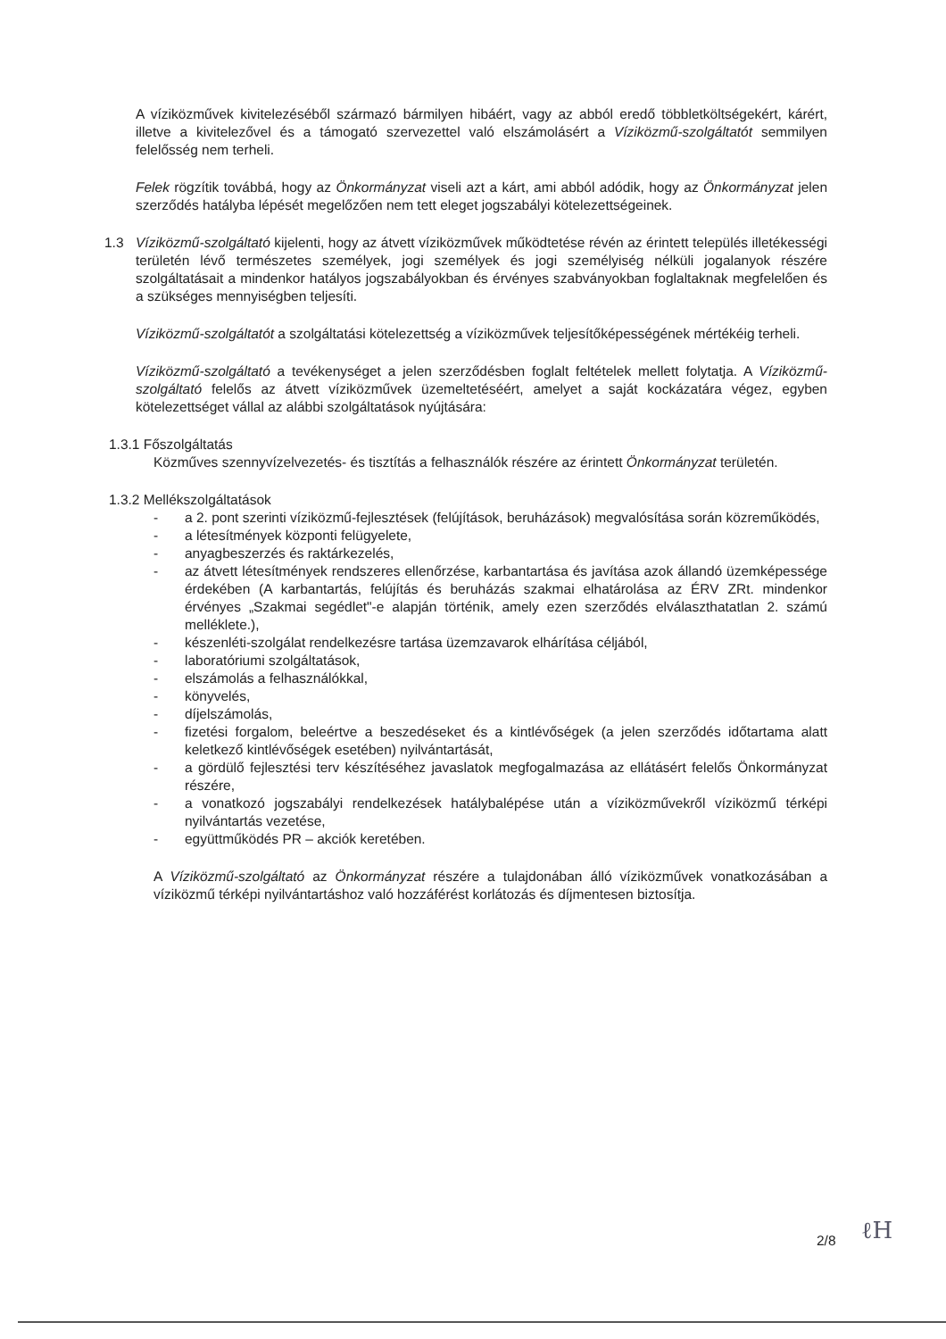A víziközművek kivitelezéséből származó bármilyen hibáért, vagy az abból eredő többletköltségekért, kárért, illetve a kivitelezővel és a támogató szervezettel való elszámolásért a Víziközmű-szolgáltatót semmilyen felelősség nem terheli.
Felek rögzítik továbbá, hogy az Önkormányzat viseli azt a kárt, ami abból adódik, hogy az Önkormányzat jelen szerződés hatályba lépését megelőzően nem tett eleget jogszabályi kötelezettségeinek.
1.3 Víziközmű-szolgáltató kijelenti, hogy az átvett víziközművek működtetése révén az érintett település illetékességi területén lévő természetes személyek, jogi személyek és jogi személyiség nélküli jogalanyok részére szolgáltatásait a mindenkor hatályos jogszabályokban és érvényes szabványokban foglaltaknak megfelelően és a szükséges mennyiségben teljesíti.
Víziközmű-szolgáltatót a szolgáltatási kötelezettség a víziközművek teljesítőképességének mértékéig terheli.
Víziközmű-szolgáltató a tevékenységet a jelen szerződésben foglalt feltételek mellett folytatja. A Víziközmű-szolgáltató felelős az átvett víziközművek üzemeltetéséért, amelyet a saját kockázatára végez, egyben kötelezettséget vállal az alábbi szolgáltatások nyújtására:
1.3.1 Főszolgáltatás
Közműves szennyvízelvezetés- és tisztítás a felhasználók részére az érintett Önkormányzat területén.
1.3.2 Mellékszolgáltatások
- a 2. pont szerinti víziközmű-fejlesztések (felújítások, beruházások) megvalósítása során közreműködés,
- a létesítmények központi felügyelete,
- anyagbeszerzés és raktárkezelés,
- az átvett létesítmények rendszeres ellenőrzése, karbantartása és javítása azok állandó üzemképessége érdekében (A karbantartás, felújítás és beruházás szakmai elhatárolása az ÉRV ZRt. mindenkor érvényes „Szakmai segédlet"-e alapján történik, amely ezen szerződés elválaszthatatlan 2. számú melléklete.),
- készenléti-szolgálat rendelkezésre tartása üzemzavarok elhárítása céljából,
- laboratóriumi szolgáltatások,
- elszámolás a felhasználókkal,
- könyvelés,
- díjelszámolás,
- fizetési forgalom, beleértve a beszedéseket és a kintlévőségek (a jelen szerződés időtartama alatt keletkező kintlévőségek esetében) nyilvántartását,
- a gördülő fejlesztési terv készítéséhez javaslatok megfogalmazása az ellátásért felelős Önkormányzat részére,
- a vonatkozó jogszabályi rendelkezések hatálybalépése után a víziközművekről víziközmű térképi nyilvántartás vezetése,
- együttműködés PR – akciók keretében.
A Víziközmű-szolgáltató az Önkormányzat részére a tulajdonában álló víziközművek vonatkozásában a víziközmű térképi nyilvántartáshoz való hozzáférést korlátozás és díjmentesen biztosítja.
2/8 ℓH